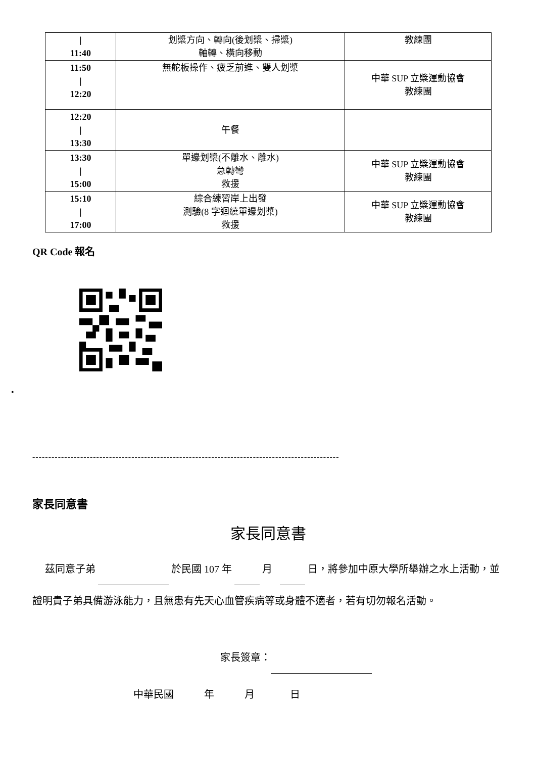| / 11:40 | 划槳方向、轉向(後划槳、掃槳) 軸轉、橫向移動 | 教練團 |
| 11:50 / 12:20 | 無舵板操作、疲乏前進、雙人划槳 | 中華 SUP 立槳運動協會 教練團 |
| 12:20 / 13:30 | 午餐 | |
| 13:30 / 15:00 | 單邊划槳(不離水、離水) 急轉彎 救援 | 中華 SUP 立槳運動協會 教練團 |
| 15:10 / 17:00 | 綜合練習岸上出發 測驗(8 字迴繞單邊划槳) 救援 | 中華 SUP 立槳運動協會 教練團 |
QR Code 報名
•
------------------------------------------------------------------------------------------------
家長同意書
家長同意書
茲同意子弟 於民國 107 年 月 日，將參加中原大學所舉辦之水上活動，並證明貴子弟具備游泳能力，且無患有先天心血管疾病等或身體不適者，若有切勿報名活動。
家長簽章：
中華民國 年 月 日